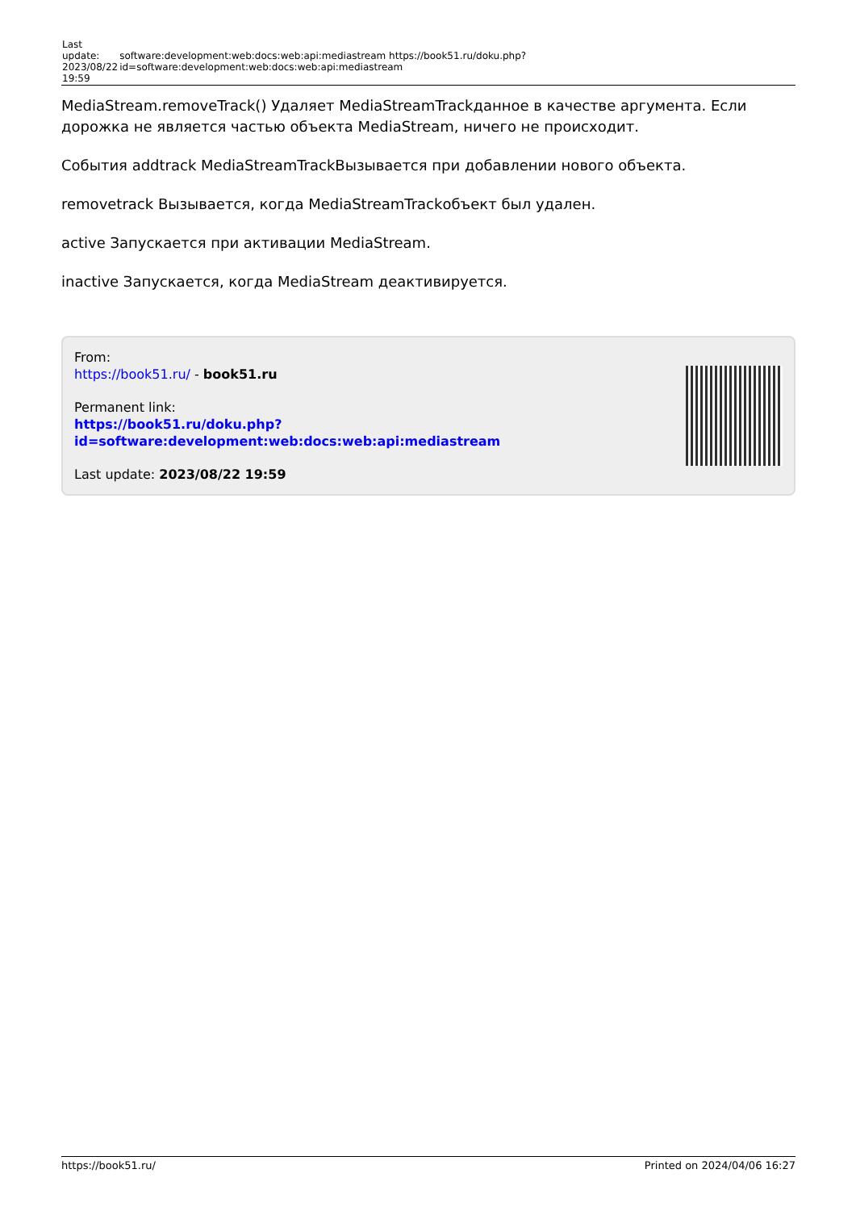| Last update: 2023/08/22 19:59 | software:development:web:docs:web:api:mediastream https://book51.ru/doku.php?id=software:development:web:docs:web:api:mediastream |
MediaStream.removeTrack() Удаляет MediaStreamTrackданное в качестве аргумента. Если дорожка не является частью объекта MediaStream, ничего не происходит.
События addtrack MediaStreamTrackВызывается при добавлении нового объекта.
removetrack Вызывается, когда MediaStreamTrackобъект был удален.
active Запускается при активации MediaStream.
inactive Запускается, когда MediaStream деактивируется.
From:
https://book51.ru/ - book51.ru
Permanent link:
https://book51.ru/doku.php?id=software:development:web:docs:web:api:mediastream
Last update: 2023/08/22 19:59
https://book51.ru/ Printed on 2024/04/06 16:27